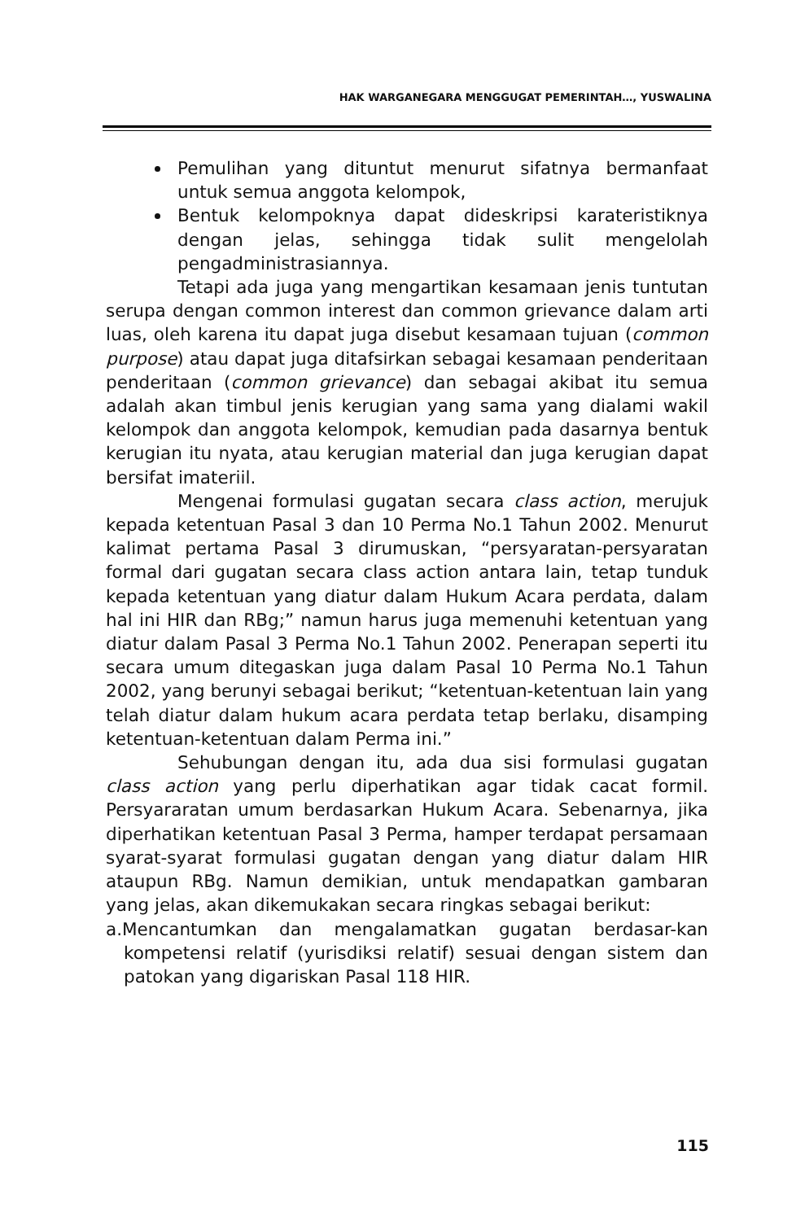HAK WARGANEGARA MENGGUGAT PEMERINTAH…, YUSWALINA
Pemulihan yang dituntut menurut sifatnya bermanfaat untuk semua anggota kelompok,
Bentuk kelompoknya dapat dideskripsi karateristiknya dengan jelas, sehingga tidak sulit mengelolah pengadministrasiannya.
Tetapi ada juga yang mengartikan kesamaan jenis tuntutan serupa dengan common interest dan common grievance dalam arti luas, oleh karena itu dapat juga disebut kesamaan tujuan (common purpose) atau dapat juga ditafsirkan sebagai kesamaan penderitaan penderitaan (common grievance) dan sebagai akibat itu semua adalah akan timbul jenis kerugian yang sama yang dialami wakil kelompok dan anggota kelompok, kemudian pada dasarnya bentuk kerugian itu nyata, atau kerugian material dan juga kerugian dapat bersifat imateriil.
Mengenai formulasi gugatan secara class action, merujuk kepada ketentuan Pasal 3 dan 10 Perma No.1 Tahun 2002. Menurut kalimat pertama Pasal 3 dirumuskan, “persyaratan-persyaratan formal dari gugatan secara class action antara lain, tetap tunduk kepada ketentuan yang diatur dalam Hukum Acara perdata, dalam hal ini HIR dan RBg;” namun harus juga memenuhi ketentuan yang diatur dalam Pasal 3 Perma No.1 Tahun 2002. Penerapan seperti itu secara umum ditegaskan juga dalam Pasal 10 Perma No.1 Tahun 2002, yang berunyi sebagai berikut; “ketentuan-ketentuan lain yang telah diatur dalam hukum acara perdata tetap berlaku, disamping ketentuan-ketentuan dalam Perma ini.”
Sehubungan dengan itu, ada dua sisi formulasi gugatan class action yang perlu diperhatikan agar tidak cacat formil. Persyararatan umum berdasarkan Hukum Acara. Sebenarnya, jika diperhatikan ketentuan Pasal 3 Perma, hamper terdapat persamaan syarat-syarat formulasi gugatan dengan yang diatur dalam HIR ataupun RBg. Namun demikian, untuk mendapatkan gambaran yang jelas, akan dikemukakan secara ringkas sebagai berikut:
a.Mencantumkan dan mengalamatkan gugatan berdasar-kan kompetensi relatif (yurisdiksi relatif) sesuai dengan sistem dan patokan yang digariskan Pasal 118 HIR.
115